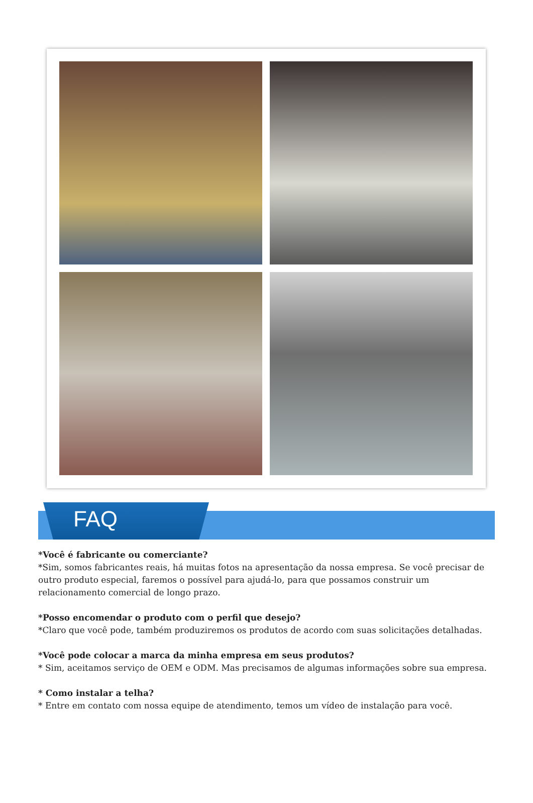FAQ
*Você é fabricante ou comerciante?
*Sim, somos fabricantes reais, há muitas fotos na apresentação da nossa empresa. Se você precisar de outro produto especial, faremos o possível para ajudá-lo, para que possamos construir um relacionamento comercial de longo prazo.
*Posso encomendar o produto com o perfil que desejo?
*Claro que você pode, também produziremos os produtos de acordo com suas solicitações detalhadas.
*Você pode colocar a marca da minha empresa em seus produtos?
* Sim, aceitamos serviço de OEM e ODM. Mas precisamos de algumas informações sobre sua empresa.
* Como instalar a telha?
* Entre em contato com nossa equipe de atendimento, temos um vídeo de instalação para você.